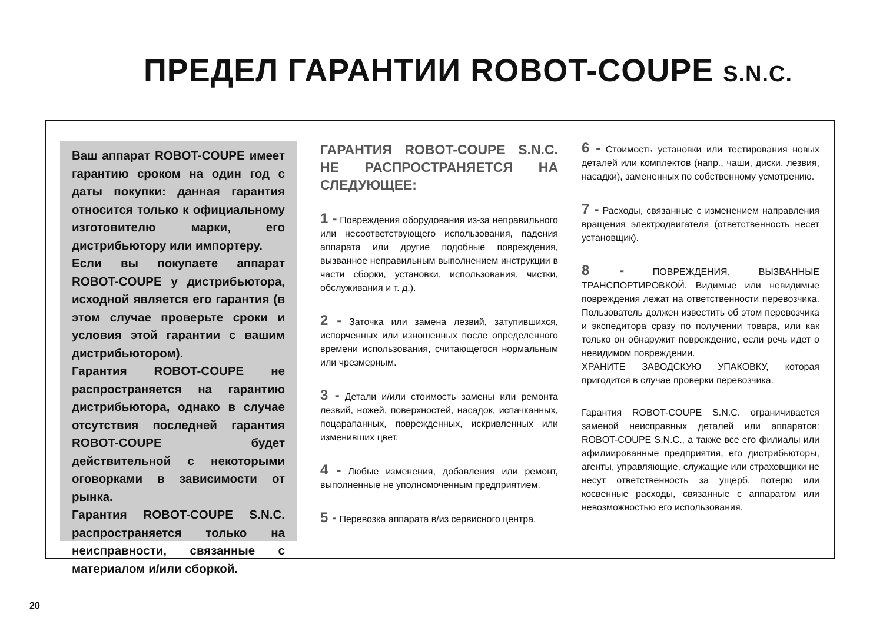ПРЕДЕЛ ГАРАНТИИ ROBOT-COUPE S.N.C.
Ваш аппарат ROBOT-COUPE имеет гарантию сроком на один год с даты покупки: данная гарантия относится только к официальному изготовителю марки, его дистрибьютору или импортеру.
Если вы покупаете аппарат ROBOT-COUPE у дистрибьютора, исходной является его гарантия (в этом случае проверьте сроки и условия этой гарантии с вашим дистрибьютором).
Гарантия ROBOT-COUPE не распространяется на гарантию дистрибьютора, однако в случае отсутствия последней гарантия ROBOT-COUPE будет действительной с некоторыми оговорками в зависимости от рынка.
Гарантия ROBOT-COUPE S.N.C. распространяется только на неисправности, связанные с материалом и/или сборкой.
ГАРАНТИЯ ROBOT-COUPE S.N.C. НЕ РАСПРОСТРАНЯЕТСЯ НА СЛЕДУЮЩЕЕ:
1 - Повреждения оборудования из-за неправильного или несоответствующего использования, падения аппарата или другие подобные повреждения, вызванное неправильным выполнением инструкции в части сборки, установки, использования, чистки, обслуживания и т. д.).
2 - Заточка или замена лезвий, затупившихся, испорченных или изношенных после определенного времени использования, считающегося нормальным или чрезмерным.
3 - Детали и/или стоимость замены или ремонта лезвий, ножей, поверхностей, насадок, испачканных, поцарапанных, поврежденных, искривленных или изменивших цвет.
4 - Любые изменения, добавления или ремонт, выполненные не уполномоченным предприятием.
5 - Перевозка аппарата в/из сервисного центра.
6 - Стоимость установки или тестирования новых деталей или комплектов (напр., чаши, диски, лезвия, насадки), замененных по собственному усмотрению.
7 - Расходы, связанные с изменением направления вращения электродвигателя (ответственность несет установщик).
8 - ПОВРЕЖДЕНИЯ, ВЫЗВАННЫЕ ТРАНСПОРТИРОВКОЙ. Видимые или невидимые повреждения лежат на ответственности перевозчика. Пользователь должен известить об этом перевозчика и экспедитора сразу по получении товара, или как только он обнаружит повреждение, если речь идет о невидимом повреждении.
ХРАНИТЕ ЗАВОДСКУЮ УПАКОВКУ, которая пригодится в случае проверки перевозчика.
Гарантия ROBOT-COUPE S.N.C. ограничивается заменой неисправных деталей или аппаратов: ROBOT-COUPE S.N.C., а также все его филиалы или афилиированные предприятия, его дистрибьюторы, агенты, управляющие, служащие или страховщики не несут ответственность за ущерб, потерю или косвенные расходы, связанные с аппаратом или невозможностью его использования.
20